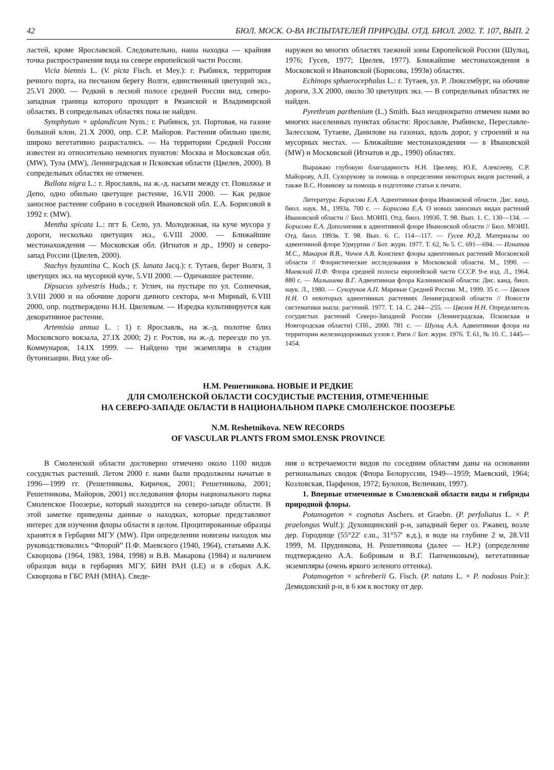42 БЮЛ. МОСК. О-ВА ИСПЫТАТЕЛЕЙ ПРИРОДЫ. ОТД. БИОЛ. 2002. Т. 107, ВЫП. 2
ластей, кроме Ярославской. Следовательно, наша находка — крайняя точка распространения вида на севере европейской части России.
Vicia biennis L. (V. picta Fisch. et Mey.): г. Рыбинск, территория речного порта, на песчаном берегу Волги, единственный цветущий экз., 25.VI 2000. — Редкий в лесной полосе средней России вид, северо-западная граница которого проходит в Рязанской и Владимирской областях. В сопредельных областях пока не найден.
Symphytum × uplandicum Nym.: г. Рыбинск, ул. Портовая, на газоне большой клон, 21.X 2000, опр. С.Р. Майоров. Растения обильно цвели, широко вегетативно разрастались. — На территории Средней России известен из относительно немногих пунктов: Москва и Московская обл. (MW), Тула (MW), Ленинградская и Псковская области (Цвелев, 2000). В сопредельных областях не отмечен.
Ballota nigra L.: г. Ярославль, на ж.-д. насыпи между ст. Поволжье и Депо, одно обильно цветущее растение, 16.VII 2000. — Как редкое заносное растение собрано в соседней Ивановской обл. Е.А. Борисовой в 1992 г. (MW).
Mentha spicata L.: пгт Б. Село, ул. Молодежная, на куче мусора у дороги, несколько цветущих экз., 6.VIII 2000. — Ближайшие местонахождения — Московская обл. (Игнатов и др., 1990) и северо-запад России (Цвелев, 2000).
Stachys byzantina C. Koch (S. lanata Jacq.): г. Тутаев, берег Волги, 3 цветущих экз. на мусорной куче, 5.VII 2000. — Одичавшее растение.
Dipsacus sylvestris Huds.; г. Углич, на пустыре по ул. Солнечная, 3.VIII 2000 и на обочине дороги дачного сектора, м-н Мирный, 6.VIII 2000, опр. подтверждено Н.Н. Цвелевым. — Изредка культивируется как декоративное растение.
Artemisia annua L. : 1) г. Ярославль, на ж.-д. полотне близ Московского вокзала, 27.IX 2000; 2) г. Ростов, на ж.-д. переезде по ул. Коммунаров, 14.IX 1999. — Найдено три экземпляра в стадии бутонизации. Вид уже об-
наружен во многих областях таежной зоны Европейской России (Шульц, 1976; Гусев, 1977; Цвелев, 1977). Ближайшие местонахождения в Московской и Ивановской (Борисова, 1993в) областях.
Echinops sphaerocephalus L.: г. Тутаев, ул. Р. Люксембург, на обочине дороги, 3.X 2000, около 30 цветущих экз. — В сопредельных областях не найден.
Pyrethrum parthenium (L.) Smith. Был неоднократно отмечен нами во многих населенных пунктах области: Ярославле, Рыбинске, Переславле-Залесском, Тутаеве, Данилове на газонах, вдоль дорог, у строений и на мусорных местах. — Ближайшие местонахождения — в Ивановской (MW) и Московской (Игнатов и др., 1990) областях.
Выражаю глубокую благодарность Н.Н. Цвелеву, Ю.Е. Алексееву, С.Р. Майорову, А.П. Сухорукову за помощь в определении некоторых видов растений, а также В.С. Новикову за помощь в подготовке статьи к печати.
Литература: Борисова Е.А. Адвентивная флора Ивановской области. Дис. канд. биол. наук. М., 1993а. 700 с. — Борисова Е.А. О новых заносных видах растений Ивановской области // Бюл. МОИП. Отд. биол. 1993б. Т. 98. Вып. 1. С. 130—134. — Борисова Е.А. Дополнения к адвентивной флоре Ивановской области // Бюл. МОИП. Отд. биол. 1993в. Т. 98. Вып. 6. С. 114—117. — Гусев Ю.Д. Материалы по адвентивной флоре Удмуртии // Бот. журн. 1977. Т. 62, № 5. С. 691—694. — Игнатов М.С., Макаров В.В., Чичев А.В. Конспект флоры адвентивных растений Московской области // Флористические исследования в Московской области. М., 1990. — Маевский П.Ф. Флора средней полосы европейской части СССР. 9-е изд. Л., 1964. 880 с. — Малышева В.Г. Адвентивная флора Калининской области: Дис. канд. биол. наук. Л., 1980. — Сухоруков А.П. Маревые Средней России. М., 1999. 35 с. — Цвелев Н.Н. О некоторых адвентивных растениях Ленинградской области // Новости систематики высш. растений. 1977. Т. 14. С. 244—255. — Цвелев Н.Н. Определитель сосудистых растений Северо-Западной России (Ленинградская, Псковская и Новгородская области) СПб., 2000. 781 с. — Шульц А.А. Адвентивная флора на территории железнодорожных узлов г. Риги // Бот. журн. 1976. Т. 61, № 10. С. 1445—1454.
Н.М. Решетникова. НОВЫЕ И РЕДКИЕ
ДЛЯ СМОЛЕНСКОЙ ОБЛАСТИ СОСУДИСТЫЕ РАСТЕНИЯ, ОТМЕЧЕННЫЕ
НА СЕВЕРО-ЗАПАДЕ ОБЛАСТИ В НАЦИОНАЛЬНОМ ПАРКЕ СМОЛЕНСКОЕ ПООЗЕРЬЕ
N.M. Reshetnikova. NEW RECORDS
OF VASCULAR PLANTS FROM SMOLENSK PROVINCE
В Смоленской области достоверно отмечено около 1100 видов сосудистых растений. Летом 2000 г. нами были продолжены начатые в 1996—1999 гг. (Решетникова, Киричок, 2001; Решетникова, 2001; Решетникова, Майоров, 2001) исследования флоры национального парка Смоленское Поозерье, который находится на северо-западе области. В этой заметке приведены данные о находках, которые представляют интерес для изучения флоры области в целом. Процитированные образцы хранятся в Гербарии МГУ (MW). При определении новизны находок мы руководствовались “Флорой” П.Ф. Маевского (1940, 1964), статьями А.К. Скворцова (1964, 1983, 1984, 1998) и В.В. Макарова (1984) и наличием образцов вида в гербариях МГУ, БИН РАН (LE) и в сборах А.К. Скворцова в ГБС РАН (MHA). Сведе-
ния о встречаемости видов по соседним областям даны на основании региональных сводок (Флора Белоруссии, 1949—1959; Маевский, 1964; Козловская, Парфенов, 1972; Булохов, Величкин, 1997).
1. Впервые отмеченные в Смоленской области виды и гибриды природной флоры.
Potamogeton × cognatus Aschers. et Graebn. (P. perfoliatus L. × P. praelongus Wulf.): Духовщинский р-н, западный берег оз. Ржавец, возле дер. Городище (55°22′ с.ш., 31°57′ в.д.), в воде на глубине 2 м, 28.VII 1999, М. Прудникова, Н. Решетникова (далее — Н.Р.) (определение подтверждено А.А. Бобровым и В.Г. Папченковым), вегетативные экземпляры (очень яркого зеленого оттенка).
Potamogeton × schreberii G. Fisch. (P. natans L. × P. nodosus Poir.): Демидовский р-н, в 6 км к востоку от дер.